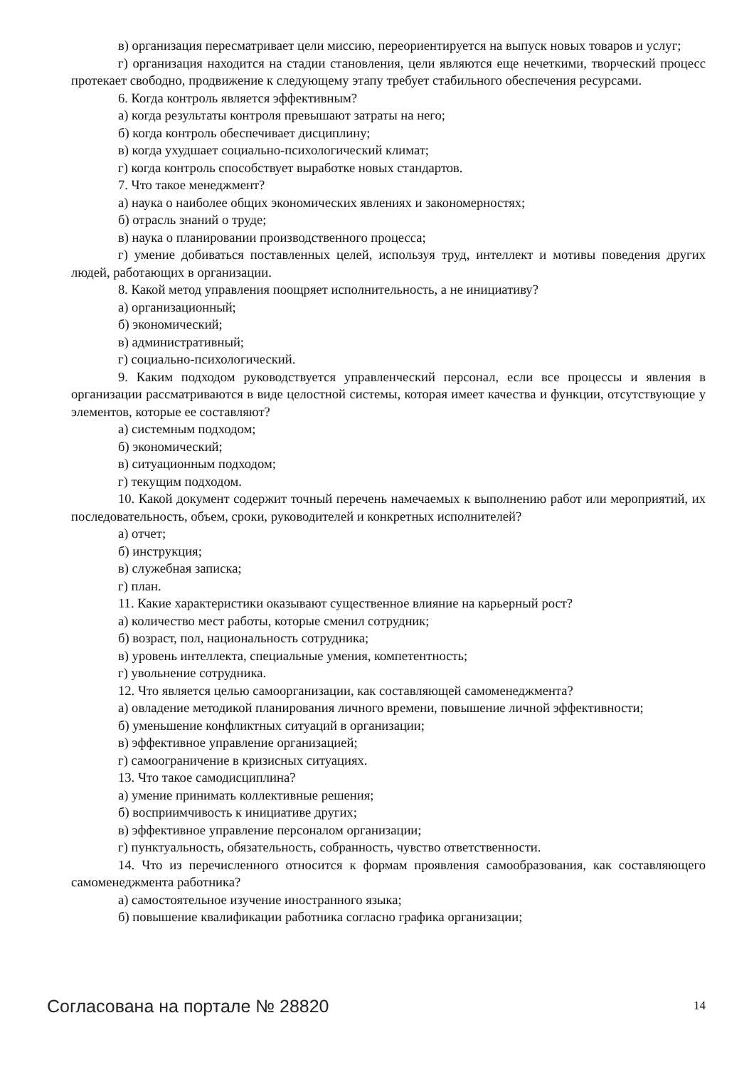в) организация пересматривает цели миссию, переориентируется на выпуск новых товаров и услуг;
г) организация находится на стадии становления, цели являются еще нечеткими, творческий процесс протекает свободно, продвижение к следующему этапу требует стабильного обеспечения ресурсами.
6. Когда контроль является эффективным?
а) когда результаты контроля превышают затраты на него;
б) когда контроль обеспечивает дисциплину;
в) когда ухудшает социально-психологический климат;
г) когда контроль способствует выработке новых стандартов.
7. Что такое менеджмент?
а) наука о наиболее общих экономических явлениях и закономерностях;
б) отрасль знаний о труде;
в) наука о планировании производственного процесса;
г) умение добиваться поставленных целей, используя труд, интеллект и мотивы поведения других людей, работающих в организации.
8. Какой метод управления поощряет исполнительность, а не инициативу?
а) организационный;
б) экономический;
в) административный;
г) социально-психологический.
9. Каким подходом руководствуется управленческий персонал, если все процессы и явления в организации рассматриваются в виде целостной системы, которая имеет качества и функции, отсутствующие у элементов, которые ее составляют?
а) системным подходом;
б) экономический;
в) ситуационным подходом;
г) текущим подходом.
10. Какой документ содержит точный перечень намечаемых к выполнению работ или мероприятий, их последовательность, объем, сроки, руководителей и конкретных исполнителей?
а) отчет;
б) инструкция;
в) служебная записка;
г) план.
11. Какие характеристики оказывают существенное влияние на карьерный рост?
а) количество мест работы, которые сменил сотрудник;
б) возраст, пол, национальность сотрудника;
в) уровень интеллекта, специальные умения, компетентность;
г) увольнение сотрудника.
12. Что является целью самоорганизации, как составляющей самоменеджмента?
а) овладение методикой планирования личного времени, повышение личной эффективности;
б) уменьшение конфликтных ситуаций в организации;
в) эффективное управление организацией;
г) самоограничение в кризисных ситуациях.
13. Что такое самодисциплина?
а) умение принимать коллективные решения;
б) восприимчивость к инициативе других;
в) эффективное управление персоналом организации;
г) пунктуальность, обязательность, собранность, чувство ответственности.
14. Что из перечисленного относится к формам проявления самообразования, как составляющего самоменеджмента работника?
а) самостоятельное изучение иностранного языка;
б) повышение квалификации работника согласно графика организации;
Согласована на портале № 28820 14